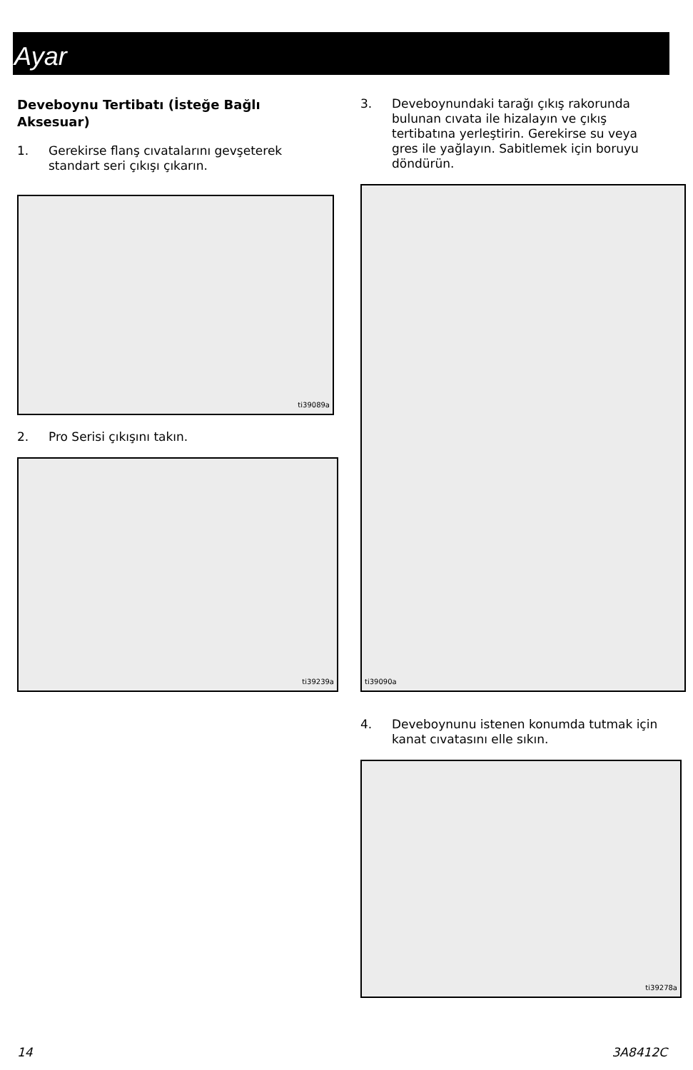Ayar
Deveboynu Tertibatı (İsteğe Bağlı Aksesuar)
1. Gerekirse flanş cıvatalarını gevşeterek standart seri çıkışı çıkarın.
ti39089a
2. Pro Serisi çıkışını takın.
ti39239a
3. Deveboynundaki tarağı çıkış rakorunda bulunan cıvata ile hizalayın ve çıkış tertibatına yerleştirin. Gerekirse su veya gres ile yağlayın. Sabitlemek için boruyu döndürün.
ti39090a
4. Deveboynunu istenen konumda tutmak için kanat cıvatasını elle sıkın.
ti39278a
14 3A8412C